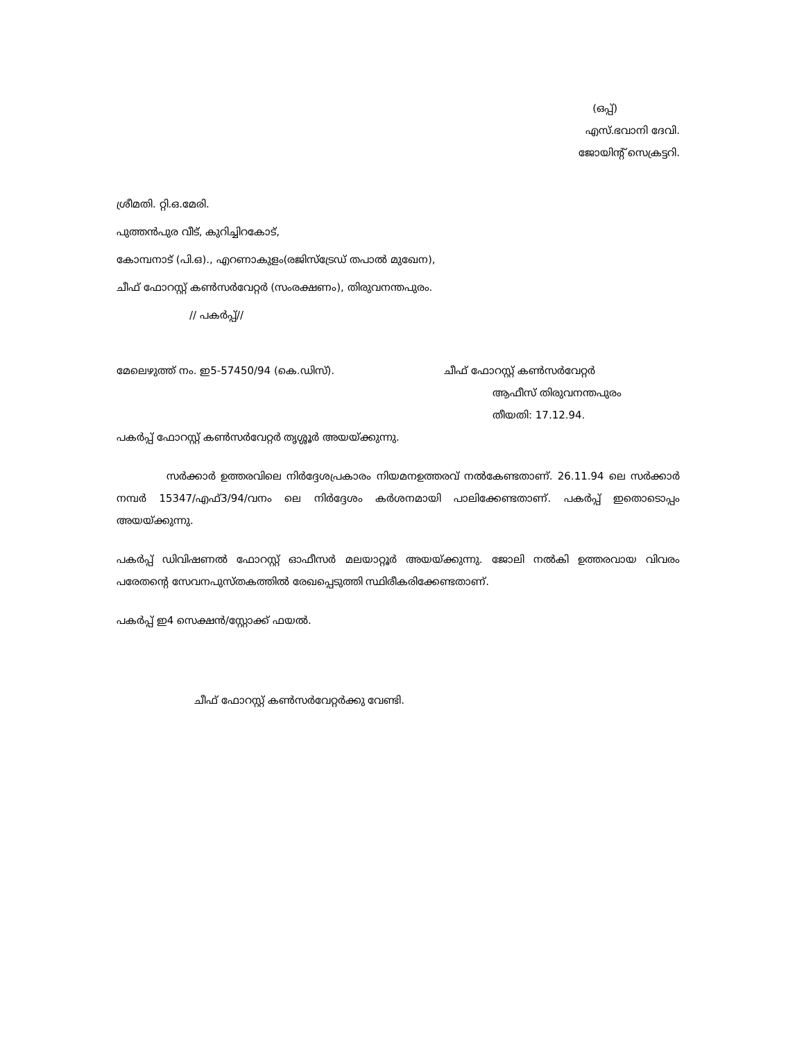(ഒപ്പ്)
എസ്.ഭവാനി ദേവി.
ജോയിന്റ് സെക്രട്ടറി.
ശ്രീമതി. റ്റി.ഒ.മേരി.
പുത്തൻപുര വീട്, കുറിച്ചിറകോട്,
കോമ്പനാട് (പി.ഒ)., എറണാകുളം(രജിസ്ട്രേഡ് തപാൽ മുഖേന),
ചീഫ് ഫോറസ്റ്റ് കൺസർവേറ്റർ (സംരക്ഷണം), തിരുവനന്തപുരം.
// പകർപ്പ്//
മേലെഴുത്ത് നം. ഇ5-57450/94 (കെ.ഡിസ്). ചീഫ് ഫോറസ്റ്റ് കൺസർവേറ്റർ
ആഫീസ് തിരുവനന്തപുരം
തീയതി: 17.12.94.
പകർപ്പ് ഫോറസ്റ്റ് കൺസർവേറ്റർ തൃശ്ശൂർ അയയ്ക്കുന്നു.
സർക്കാർ ഉത്തരവിലെ നിർദ്ദേശപ്രകാരം നിയമനഉത്തരവ് നൽകേണ്ടതാണ്. 26.11.94 ലെ സർക്കാർ നമ്പർ 15347/എഫ്3/94/വനം ലെ നിർദ്ദേശം കർശനമായി പാലിക്കേണ്ടതാണ്. പകർപ്പ് ഇതൊടൊപ്പം അയയ്ക്കുന്നു.
പകർപ്പ് ഡിവിഷണൽ ഫോറസ്റ്റ് ഓഫീസർ മലയാറ്റൂർ അയയ്ക്കുന്നു. ജോലി നൽകി ഉത്തരവായ വിവരം പരേതന്റെ സേവനപുസ്തകത്തിൽ രേഖപ്പെടുത്തി സ്ഥിരീകരിക്കേണ്ടതാണ്.
പകർപ്പ് ഇ4 സെക്ഷൻ/സ്റ്റോക്ക് ഫയൽ.
ചീഫ് ഫോറസ്റ്റ് കൺസർവേറ്റർക്കു വേണ്ടി.